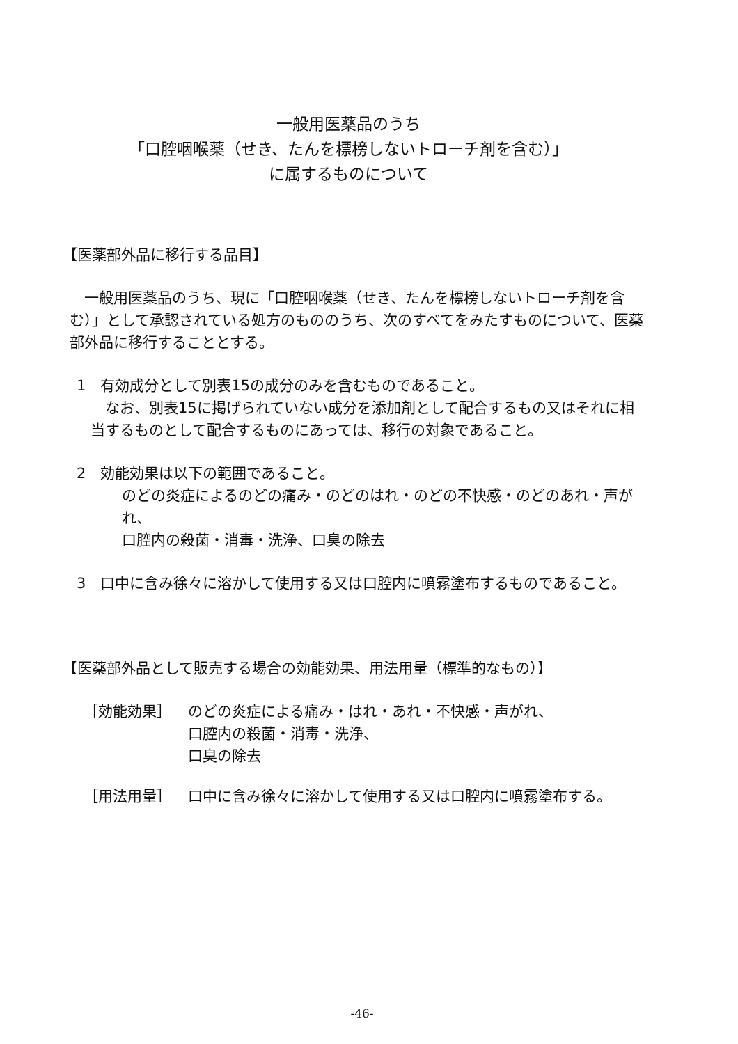一般用医薬品のうち
「口腔咽喉薬（せき、たんを標榜しないトローチ剤を含む）」
に属するものについて
【医薬部外品に移行する品目】
　一般用医薬品のうち、現に「口腔咽喉薬（せき、たんを標榜しないトローチ剤を含む）」として承認されている処方のもののうち、次のすべてをみたすものについて、医薬部外品に移行することとする。
1　有効成分として別表15の成分のみを含むものであること。
　なお、別表15に掲げられていない成分を添加剤として配合するもの又はそれに相当するものとして配合するものにあっては、移行の対象であること。
2　効能効果は以下の範囲であること。
のどの炎症によるのどの痛み・のどのはれ・のどの不快感・のどのあれ・声がれ、
口腔内の殺菌・消毒・洗浄、口臭の除去
3　口中に含み徐々に溶かして使用する又は口腔内に噴霧塗布するものであること。
【医薬部外品として販売する場合の効能効果、用法用量（標準的なもの）】
| ［効能効果］ | のどの炎症による痛み・はれ・あれ・不快感・声がれ、 口腔内の殺菌・消毒・洗浄、 口臭の除去 |
| ［用法用量］ | 口中に含み徐々に溶かして使用する又は口腔内に噴霧塗布する。 |
-46-